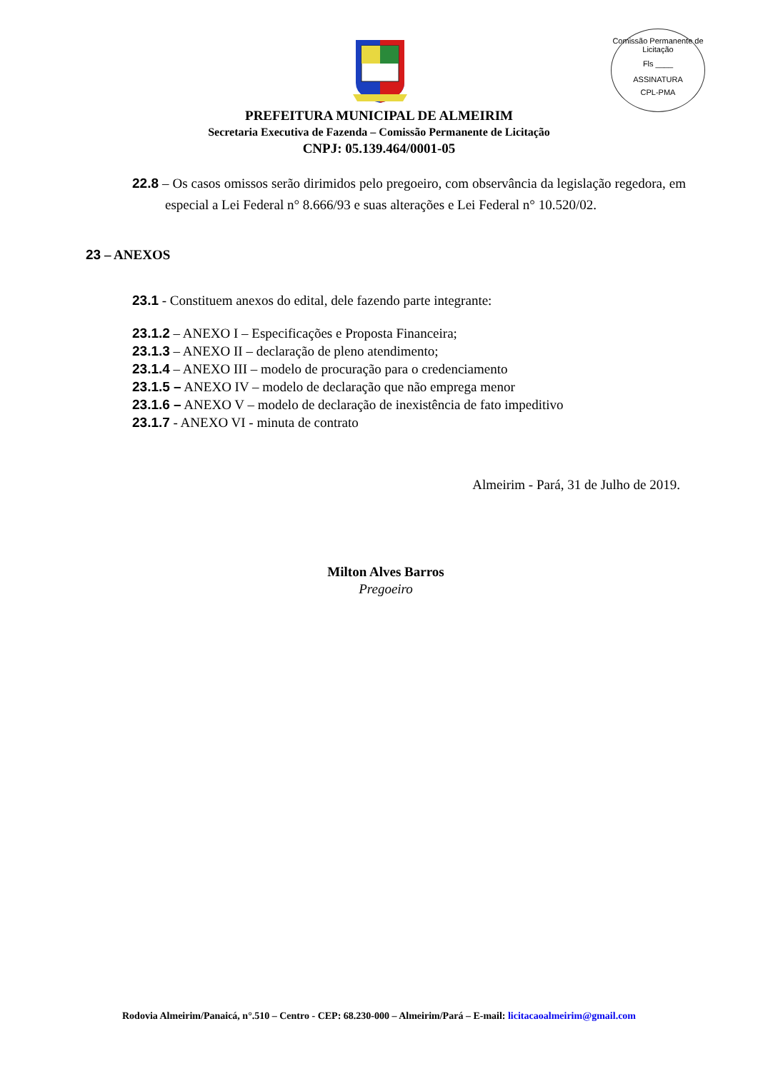Comissão Permanente de Licitação
Fls ____
ASSINATURA
CPL-PMA
PREFEITURA MUNICIPAL DE ALMEIRIM
Secretaria Executiva de Fazenda – Comissão Permanente de Licitação
CNPJ: 05.139.464/0001-05
22.8 – Os casos omissos serão dirimidos pelo pregoeiro, com observância da legislação regedora, em especial a Lei Federal n° 8.666/93 e suas alterações e Lei Federal n° 10.520/02.
23 – ANEXOS
23.1 - Constituem anexos do edital, dele fazendo parte integrante:
23.1.2 – ANEXO I – Especificações e Proposta Financeira;
23.1.3 – ANEXO II – declaração de pleno atendimento;
23.1.4 – ANEXO III – modelo de procuração para o credenciamento
23.1.5 – ANEXO IV – modelo de declaração que não emprega menor
23.1.6 – ANEXO V – modelo de declaração de inexistência de fato impeditivo
23.1.7 - ANEXO VI - minuta de contrato
Almeirim - Pará, 31 de Julho de 2019.
Milton Alves Barros
Pregoeiro
Rodovia Almeirim/Panaicá, n°.510 – Centro - CEP: 68.230-000 – Almeirim/Pará – E-mail: licitacaoalmeirim@gmail.com